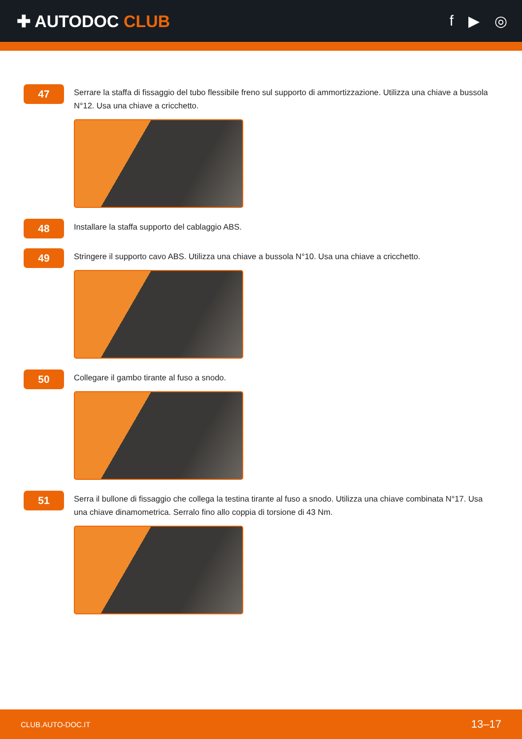✚ AUTODOC CLUB f ▶ ◎
47
Serrare la staffa di fissaggio del tubo flessibile freno sul supporto di ammortizzazione. Utilizza una chiave a bussola N°12. Usa una chiave a cricchetto.
48
Installare la staffa supporto del cablaggio ABS.
49
Stringere il supporto cavo ABS. Utilizza una chiave a bussola N°10. Usa una chiave a cricchetto.
50
Collegare il gambo tirante al fuso a snodo.
51
Serra il bullone di fissaggio che collega la testina tirante al fuso a snodo. Utilizza una chiave combinata N°17. Usa una chiave dinamometrica. Serralo fino allo coppia di torsione di 43 Nm.
CLUB.AUTO-DOC.IT 13–17